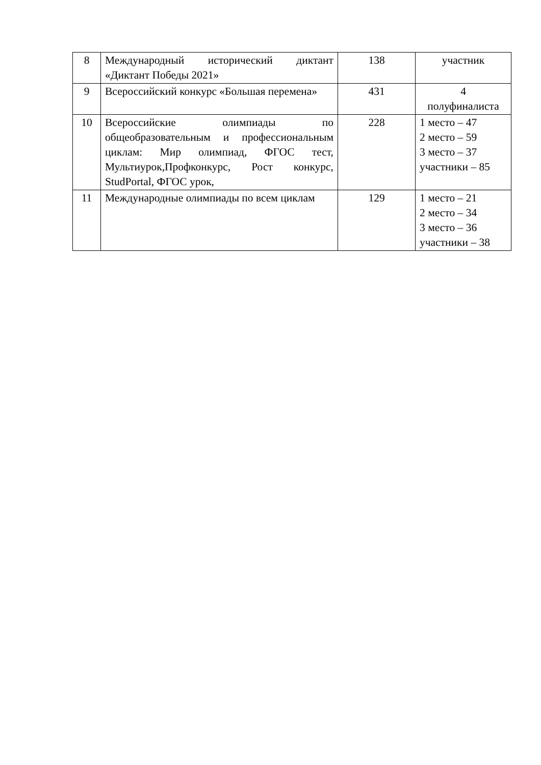| 8 | Международный исторический диктант «Диктант Победы 2021» | 138 | участник |
| 9 | Всероссийский конкурс «Большая перемена» | 431 | 4 полуфиналиста |
| 10 | Всероссийские олимпиады по общеобразовательным и профессиональным циклам: Мир олимпиад, ФГОС тест, Мультиурок,Профконкурс, Рост конкурс, StudPortal, ФГОС урок, | 228 | 1 место – 47 2 место – 59 3 место – 37 участники – 85 |
| 11 | Международные олимпиады по всем циклам | 129 | 1 место – 21 2 место – 34 3 место – 36 участники – 38 |